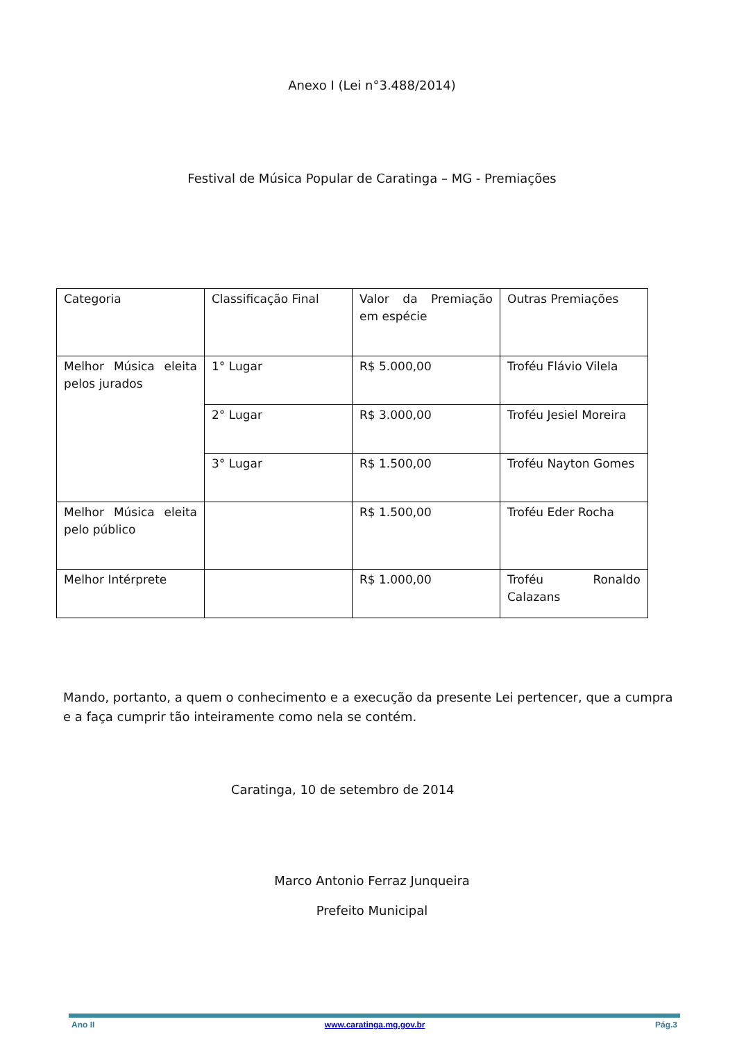Anexo I (Lei n°3.488/2014)
Festival de Música Popular de Caratinga – MG - Premiações
| Categoria | Classificação Final | Valor da Premiação em espécie | Outras Premiações |
| Melhor Música eleita pelos jurados | 1° Lugar | R$ 5.000,00 | Troféu Flávio Vilela |
| | 2° Lugar | R$ 3.000,00 | Troféu Jesiel Moreira |
| | 3° Lugar | R$ 1.500,00 | Troféu Nayton Gomes |
| Melhor Música eleita pelo público | | R$ 1.500,00 | Troféu Eder Rocha |
| Melhor Intérprete | | R$ 1.000,00 | Troféu Ronaldo Calazans |
Mando, portanto, a quem o conhecimento e a execução da presente Lei pertencer, que a cumpra e a faça cumprir tão inteiramente como nela se contém.
Caratinga, 10 de setembro de 2014
Marco Antonio Ferraz Junqueira
Prefeito Municipal
Ano II www.caratinga.mg.gov.br Pág.3